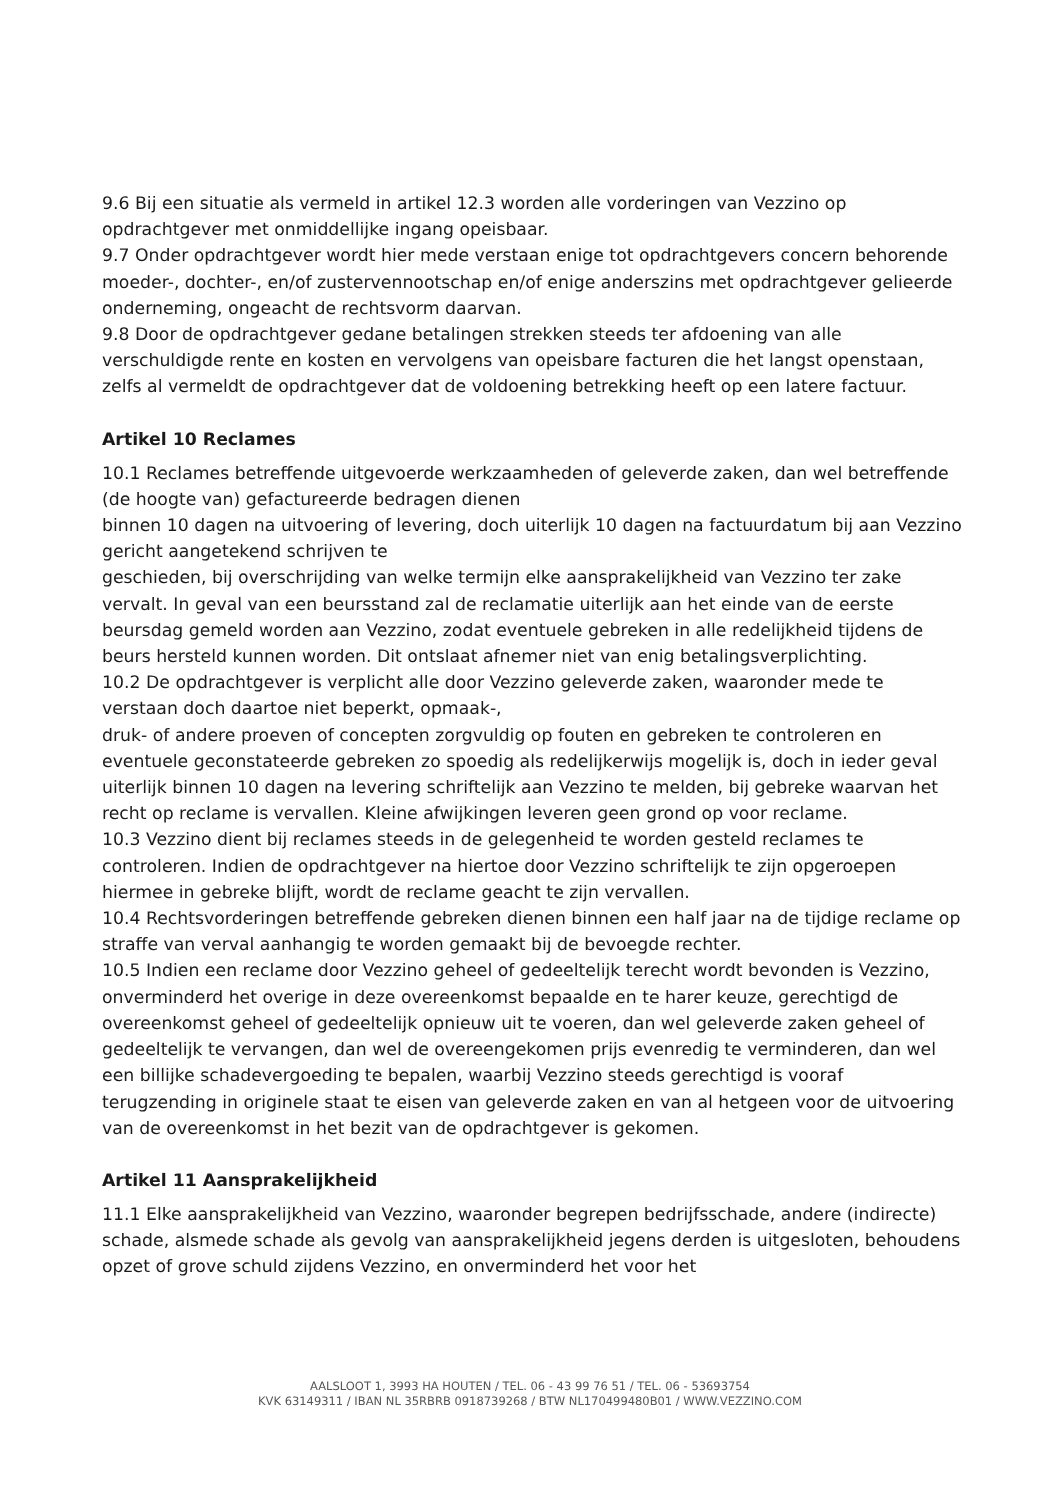9.6 Bij een situatie als vermeld in artikel 12.3 worden alle vorderingen van Vezzino op opdrachtgever met onmiddellijke ingang opeisbaar.
9.7 Onder opdrachtgever wordt hier mede verstaan enige tot opdrachtgevers concern behorende moeder-, dochter-, en/of zustervennootschap en/of enige anderszins met opdrachtgever gelieerde onderneming, ongeacht de rechtsvorm daarvan.
9.8 Door de opdrachtgever gedane betalingen strekken steeds ter afdoening van alle verschuldigde rente en kosten en vervolgens van opeisbare facturen die het langst openstaan, zelfs al vermeldt de opdrachtgever dat de voldoening betrekking heeft op een latere factuur.
Artikel 10 Reclames
10.1 Reclames betreffende uitgevoerde werkzaamheden of geleverde zaken, dan wel betreffende (de hoogte van) gefactureerde bedragen dienen
binnen 10 dagen na uitvoering of levering, doch uiterlijk 10 dagen na factuurdatum bij aan Vezzino gericht aangetekend schrijven te
geschieden, bij overschrijding van welke termijn elke aansprakelijkheid van Vezzino ter zake vervalt. In geval van een beursstand zal de reclamatie uiterlijk aan het einde van de eerste beursdag gemeld worden aan Vezzino, zodat eventuele gebreken in alle redelijkheid tijdens de beurs hersteld kunnen worden. Dit ontslaat afnemer niet van enig betalingsverplichting.
10.2 De opdrachtgever is verplicht alle door Vezzino geleverde zaken, waaronder mede te verstaan doch daartoe niet beperkt, opmaak-,
druk- of andere proeven of concepten zorgvuldig op fouten en gebreken te controleren en eventuele geconstateerde gebreken zo spoedig als redelijkerwijs mogelijk is, doch in ieder geval uiterlijk binnen 10 dagen na levering schriftelijk aan Vezzino te melden, bij gebreke waarvan het recht op reclame is vervallen. Kleine afwijkingen leveren geen grond op voor reclame.
10.3 Vezzino dient bij reclames steeds in de gelegenheid te worden gesteld reclames te controleren. Indien de opdrachtgever na hiertoe door Vezzino schriftelijk te zijn opgeroepen hiermee in gebreke blijft, wordt de reclame geacht te zijn vervallen.
10.4 Rechtsvorderingen betreffende gebreken dienen binnen een half jaar na de tijdige reclame op straffe van verval aanhangig te worden gemaakt bij de bevoegde rechter.
10.5 Indien een reclame door Vezzino geheel of gedeeltelijk terecht wordt bevonden is Vezzino, onverminderd het overige in deze overeenkomst bepaalde en te harer keuze, gerechtigd de overeenkomst geheel of gedeeltelijk opnieuw uit te voeren, dan wel geleverde zaken geheel of gedeeltelijk te vervangen, dan wel de overeengekomen prijs evenredig te verminderen, dan wel een billijke schadevergoeding te bepalen, waarbij Vezzino steeds gerechtigd is vooraf terugzending in originele staat te eisen van geleverde zaken en van al hetgeen voor de uitvoering van de overeenkomst in het bezit van de opdrachtgever is gekomen.
Artikel 11 Aansprakelijkheid
11.1 Elke aansprakelijkheid van Vezzino, waaronder begrepen bedrijfsschade, andere (indirecte) schade, alsmede schade als gevolg van aansprakelijkheid jegens derden is uitgesloten, behoudens opzet of grove schuld zijdens Vezzino, en onverminderd het voor het
AALSLOOT 1, 3993 HA HOUTEN / TEL. 06 - 43 99 76 51 / TEL. 06 - 53693754
KVK 63149311 / IBAN NL 35RBRB 0918739268 / BTW NL170499480B01 / WWW.VEZZINO.COM